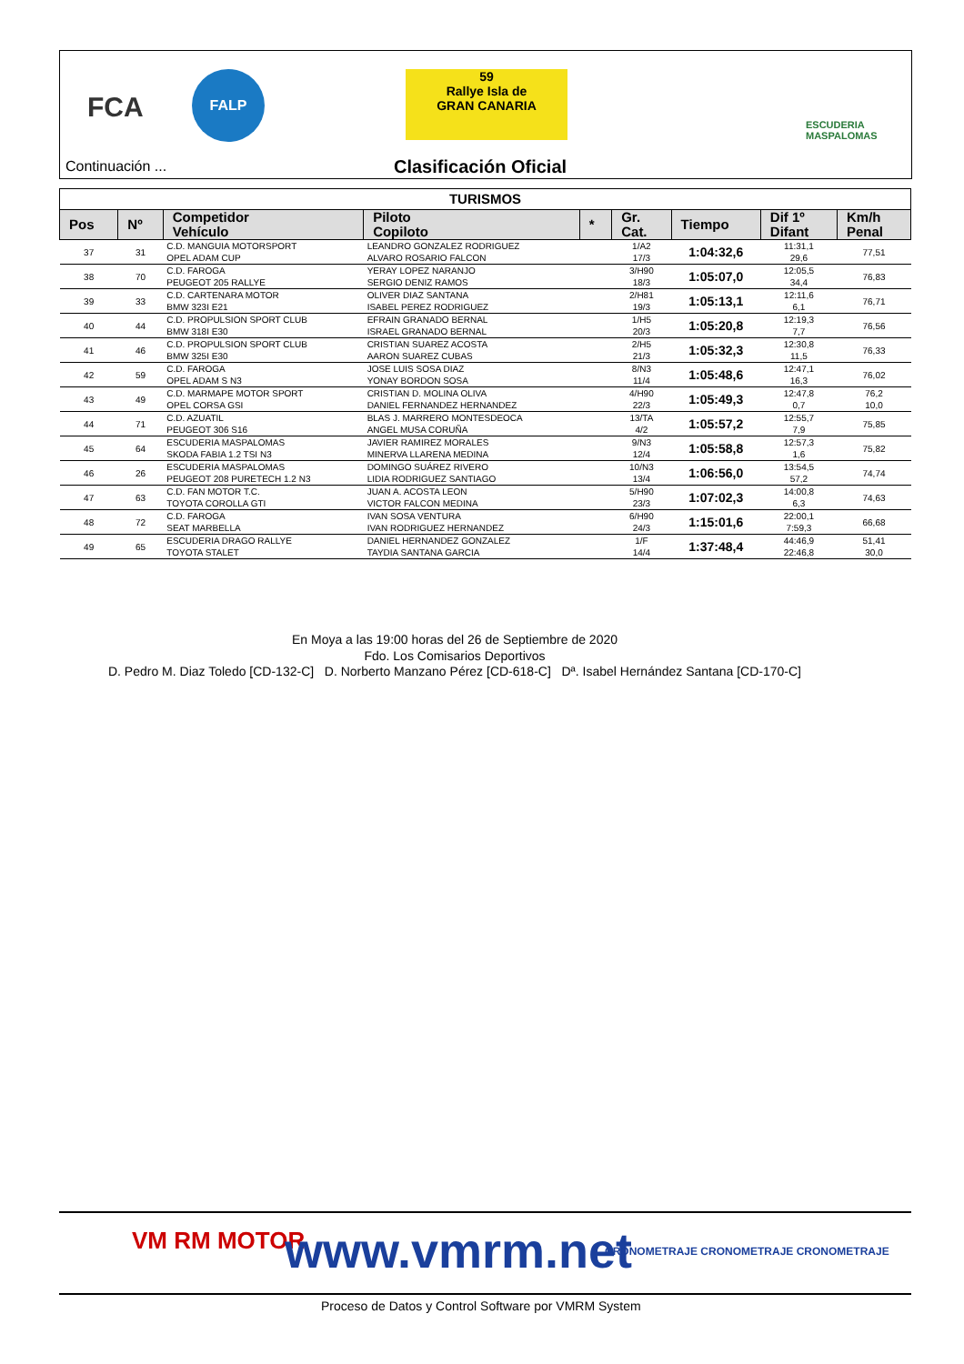FCA
FALP
59
Rallye Isla de
GRAN CANARIA
ESCUDERIA MASPALOMAS
Continuación ... Clasificación Oficial
| TURISMOS | | | | | | | | |
| Pos | Nº | Competidor Vehículo | Piloto Copiloto | * | Gr. Cat. | Tiempo | Dif 1º Difant | Km/h Penal |
| 37 | 31 | C.D. MANGUIA MOTORSPORT OPEL ADAM CUP | LEANDRO GONZALEZ RODRIGUEZ ALVARO ROSARIO FALCON | | 1/A2 17/3 | 1:04:32,6 | 11:31,1 29,6 | 77,51 |
| 38 | 70 | C.D. FAROGA PEUGEOT 205 RALLYE | YERAY LOPEZ NARANJO SERGIO DENIZ RAMOS | | 3/H90 18/3 | 1:05:07,0 | 12:05,5 34,4 | 76,83 |
| 39 | 33 | C.D. CARTENARA MOTOR BMW 323I E21 | OLIVER DIAZ SANTANA ISABEL PEREZ RODRIGUEZ | | 2/H81 19/3 | 1:05:13,1 | 12:11,6 6,1 | 76,71 |
| 40 | 44 | C.D. PROPULSION SPORT CLUB BMW 318I E30 | EFRAIN GRANADO BERNAL ISRAEL GRANADO BERNAL | | 1/H5 20/3 | 1:05:20,8 | 12:19,3 7,7 | 76,56 |
| 41 | 46 | C.D. PROPULSION SPORT CLUB BMW 325I E30 | CRISTIAN SUAREZ ACOSTA AARON SUAREZ CUBAS | | 2/H5 21/3 | 1:05:32,3 | 12:30,8 11,5 | 76,33 |
| 42 | 59 | C.D. FAROGA OPEL ADAM S N3 | JOSE LUIS SOSA DIAZ YONAY BORDON SOSA | | 8/N3 11/4 | 1:05:48,6 | 12:47,1 16,3 | 76,02 |
| 43 | 49 | C.D. MARMAPE MOTOR SPORT OPEL CORSA GSI | CRISTIAN D. MOLINA OLIVA DANIEL FERNANDEZ HERNANDEZ | | 4/H90 22/3 | 1:05:49,3 | 12:47,8 0,7 | 76,2 10,0 |
| 44 | 71 | C.D. AZUATIL PEUGEOT 306 S16 | BLAS J. MARRERO MONTESDEOCA ANGEL MUSA CORUÑA | | 13/TA 4/2 | 1:05:57,2 | 12:55,7 7,9 | 75,85 |
| 45 | 64 | ESCUDERIA MASPALOMAS SKODA FABIA 1.2 TSI N3 | JAVIER RAMIREZ MORALES MINERVA LLARENA MEDINA | | 9/N3 12/4 | 1:05:58,8 | 12:57,3 1,6 | 75,82 |
| 46 | 26 | ESCUDERIA MASPALOMAS PEUGEOT 208 PURETECH 1.2 N3 | DOMINGO SUÁREZ RIVERO LIDIA RODRIGUEZ SANTIAGO | | 10/N3 13/4 | 1:06:56,0 | 13:54,5 57,2 | 74,74 |
| 47 | 63 | C.D. FAN MOTOR T.C. TOYOTA COROLLA GTI | JUAN A. ACOSTA LEON VICTOR FALCON MEDINA | | 5/H90 23/3 | 1:07:02,3 | 14:00,8 6,3 | 74,63 |
| 48 | 72 | C.D. FAROGA SEAT MARBELLA | IVAN SOSA VENTURA IVAN RODRIGUEZ HERNANDEZ | | 6/H90 24/3 | 1:15:01,6 | 22:00,1 7:59,3 | 66,68 |
| 49 | 65 | ESCUDERIA DRAGO RALLYE TOYOTA STALET | DANIEL HERNANDEZ GONZALEZ TAYDIA SANTANA GARCIA | | 1/F 14/4 | 1:37:48,4 | 44:46,9 22:46,8 | 51,41 30,0 |
En Moya a las 19:00 horas del 26 de Septiembre de 2020
Fdo. Los Comisarios Deportivos
D. Pedro M. Diaz Toledo [CD-132-C] D. Norberto Manzano Pérez [CD-618-C] Dª. Isabel Hernández Santana [CD-170-C]
VM RM MOTOR www.vmrm.net CRONOMETRAJE CRONOMETRAJE CRONOMETRAJE
Proceso de Datos y Control Software por VMRM System